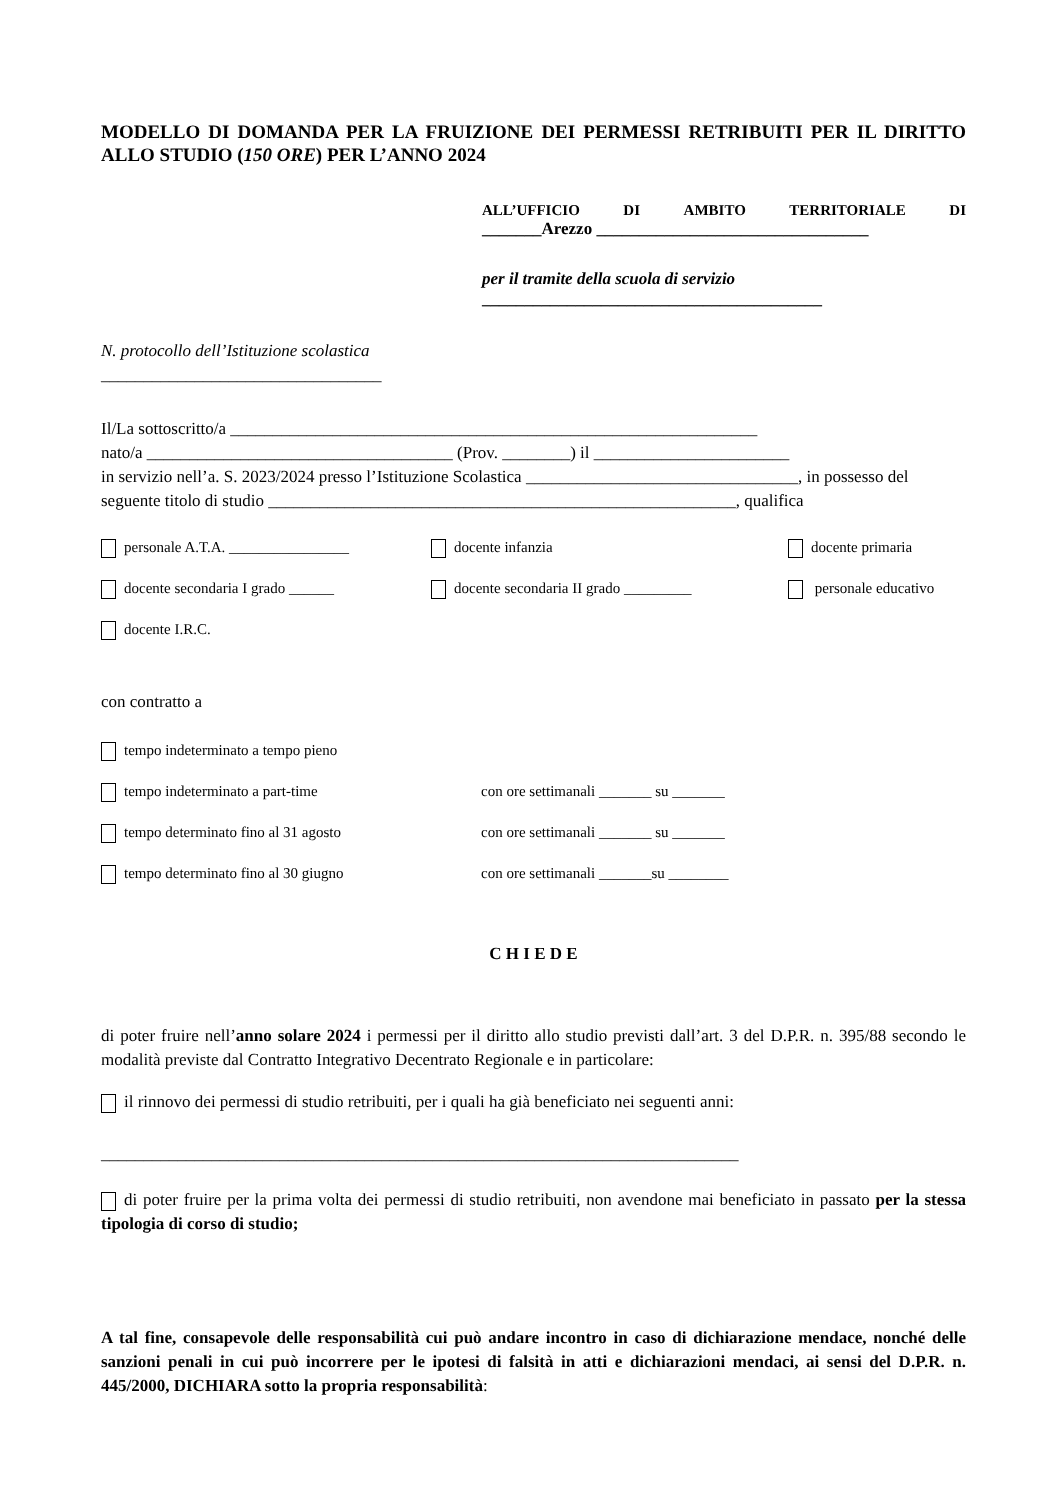MODELLO DI DOMANDA PER LA FRUIZIONE DEI PERMESSI RETRIBUITI PER IL DIRITTO ALLO STUDIO (150 ORE) PER L’ANNO 2024
ALL’UFFICIO DI AMBITO TERRITORIALE DI
_______Arezzo ________________________________
per il tramite della scuola di servizio
________________________________________
N. protocollo dell’Istituzione scolastica
_________________________________
Il/La sottoscritto/a ______________________________________________________________
nato/a ____________________________________ (Prov. ________) il _______________________
in servizio nell’a. S. 2023/2024 presso l’Istituzione Scolastica ________________________________, in possesso del seguente titolo di studio _______________________________________________________, qualifica
personale A.T.A. ________________ docente infanzia docente primaria
docente secondaria I grado ______ docente secondaria II grado _________ personale educativo
docente I.R.C.
con contratto a
tempo indeterminato a tempo pieno
tempo indeterminato a part-time con ore settimanali _______ su _______
tempo determinato fino al 31 agosto con ore settimanali _______ su _______
tempo determinato fino al 30 giugno con ore settimanali _______su ________
C H I E D E
di poter fruire nell’anno solare 2024 i permessi per il diritto allo studio previsti dall’art. 3 del D.P.R. n. 395/88 secondo le modalità previste dal Contratto Integrativo Decentrato Regionale e in particolare:
il rinnovo dei permessi di studio retribuiti, per i quali ha già beneficiato nei seguenti anni:
___________________________________________________________________________
di poter fruire per la prima volta dei permessi di studio retribuiti, non avendone mai beneficiato in passato per la stessa tipologia di corso di studio;
A tal fine, consapevole delle responsabilità cui può andare incontro in caso di dichiarazione mendace, nonché delle sanzioni penali in cui può incorrere per le ipotesi di falsità in atti e dichiarazioni mendaci, ai sensi del D.P.R. n. 445/2000, DICHIARA sotto la propria responsabilità: